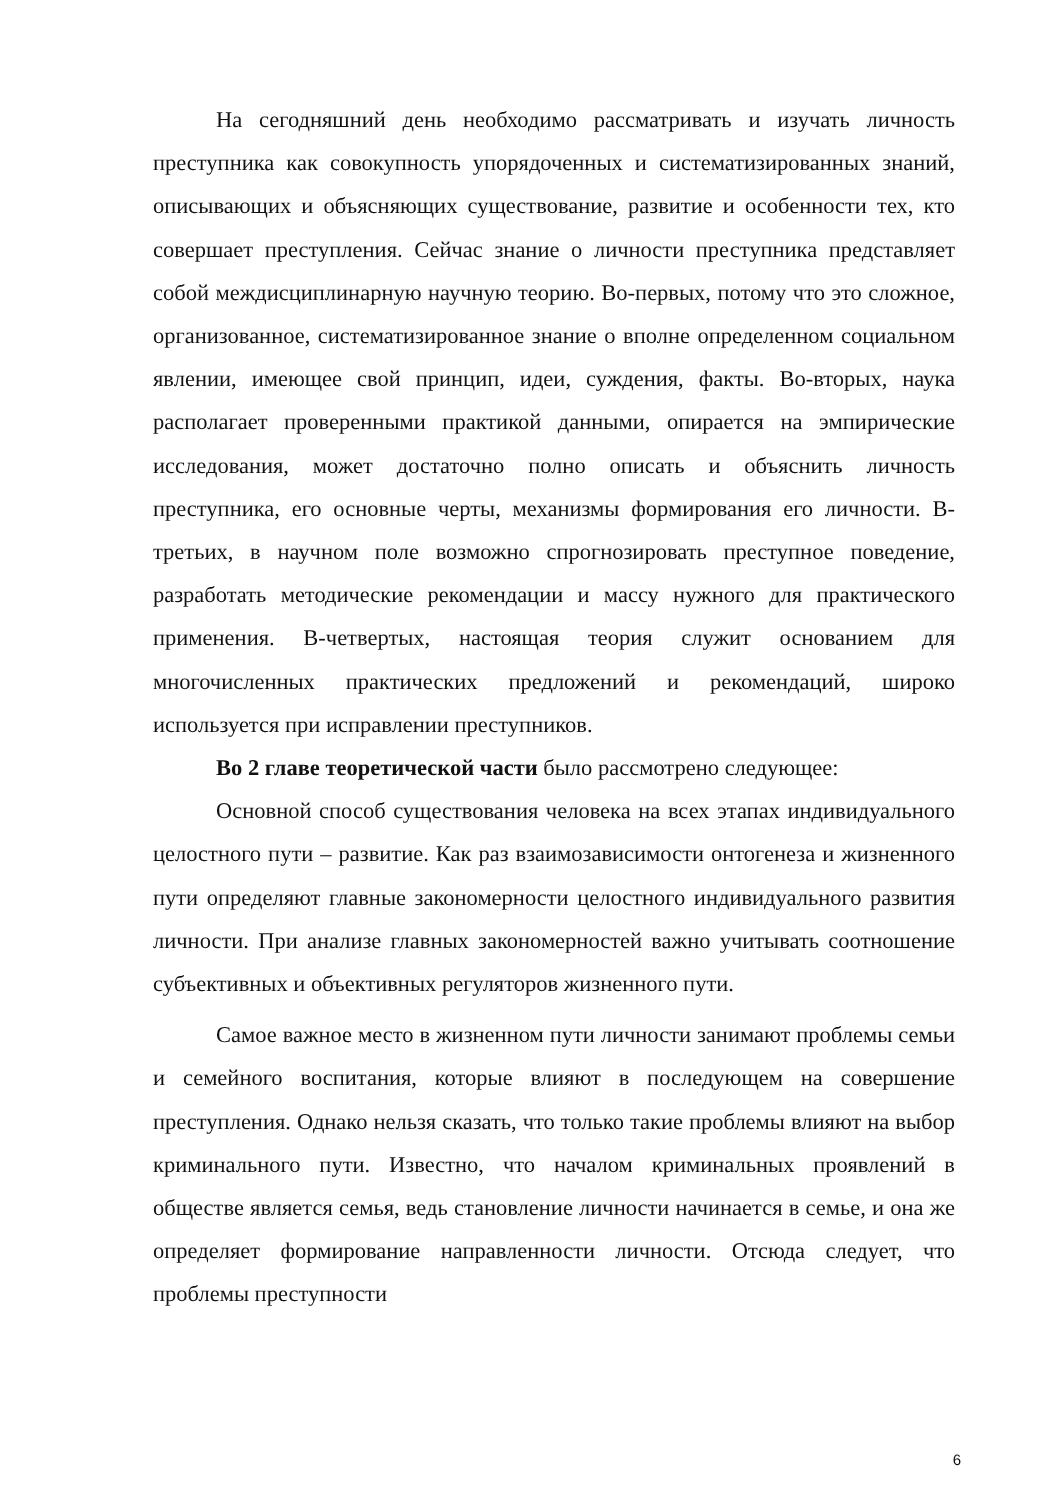На сегодняшний день необходимо рассматривать и изучать личность преступника как совокупность упорядоченных и систематизированных знаний, описывающих и объясняющих существование, развитие и особенности тех, кто совершает преступления. Сейчас знание о личности преступника представляет собой междисциплинарную научную теорию. Во-первых, потому что это сложное, организованное, систематизированное знание о вполне определенном социальном явлении, имеющее свой принцип, идеи, суждения, факты. Во-вторых, наука располагает проверенными практикой данными, опирается на эмпирические исследования, может достаточно полно описать и объяснить личность преступника, его основные черты, механизмы формирования его личности. В-третьих, в научном поле возможно спрогнозировать преступное поведение, разработать методические рекомендации и массу нужного для практического применения. В-четвертых, настоящая теория служит основанием для многочисленных практических предложений и рекомендаций, широко используется при исправлении преступников.
Во 2 главе теоретической части было рассмотрено следующее:
Основной способ существования человека на всех этапах индивидуального целостного пути – развитие. Как раз взаимозависимости онтогенеза и жизненного пути определяют главные закономерности целостного индивидуального развития личности. При анализе главных закономерностей важно учитывать соотношение субъективных и объективных регуляторов жизненного пути.
Самое важное место в жизненном пути личности занимают проблемы семьи и семейного воспитания, которые влияют в последующем на совершение преступления. Однако нельзя сказать, что только такие проблемы влияют на выбор криминального пути. Известно, что началом криминальных проявлений в обществе является семья, ведь становление личности начинается в семье, и она же определяет формирование направленности личности. Отсюда следует, что проблемы преступности
6